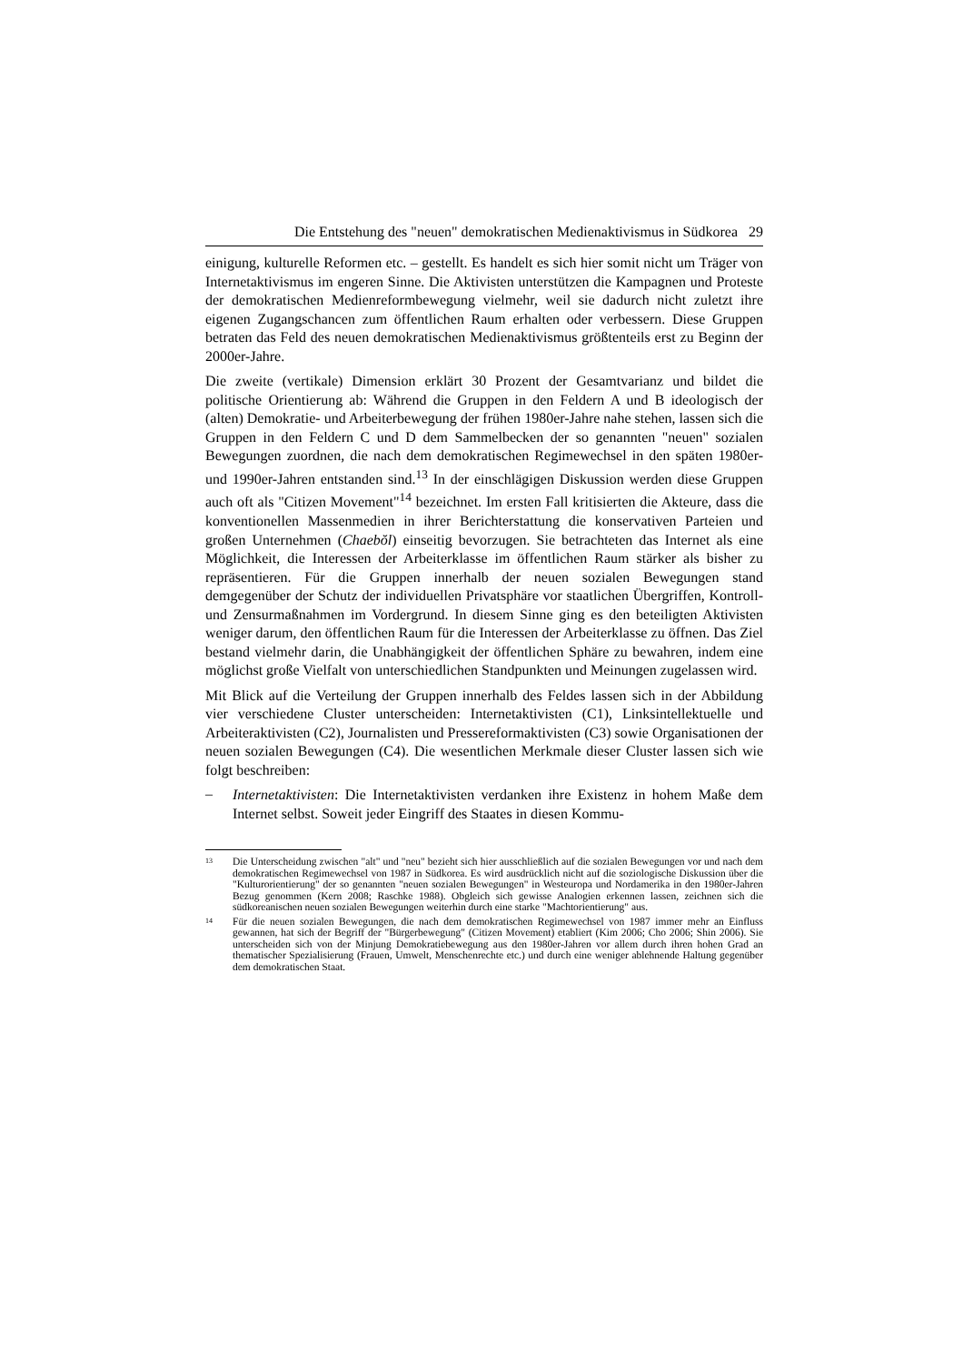Die Entstehung des "neuen" demokratischen Medienaktivismus in Südkorea 29
einigung, kulturelle Reformen etc. – gestellt. Es handelt es sich hier somit nicht um Träger von Internetaktivismus im engeren Sinne. Die Aktivisten unterstützen die Kampagnen und Proteste der demokratischen Medienreformbewegung vielmehr, weil sie dadurch nicht zuletzt ihre eigenen Zugangschancen zum öffentlichen Raum erhalten oder verbessern. Diese Gruppen betraten das Feld des neuen demokratischen Medienaktivismus größtenteils erst zu Beginn der 2000er-Jahre.
Die zweite (vertikale) Dimension erklärt 30 Prozent der Gesamtvarianz und bildet die politische Orientierung ab: Während die Gruppen in den Feldern A und B ideologisch der (alten) Demokratie- und Arbeiterbewegung der frühen 1980er-Jahre nahe stehen, lassen sich die Gruppen in den Feldern C und D dem Sammelbecken der so genannten "neuen" sozialen Bewegungen zuordnen, die nach dem demokratischen Regimewechsel in den späten 1980er- und 1990er-Jahren entstanden sind.<sup>13</sup> In der einschlägigen Diskussion werden diese Gruppen auch oft als "Citizen Movement"<sup>14</sup> bezeichnet. Im ersten Fall kritisierten die Akteure, dass die konventionellen Massenmedien in ihrer Berichterstattung die konservativen Parteien und großen Unternehmen (Chaebŏl) einseitig bevorzugen. Sie betrachteten das Internet als eine Möglichkeit, die Interessen der Arbeiterklasse im öffentlichen Raum stärker als bisher zu repräsentieren. Für die Gruppen innerhalb der neuen sozialen Bewegungen stand demgegenüber der Schutz der individuellen Privatsphäre vor staatlichen Übergriffen, Kontroll- und Zensurmaßnahmen im Vordergrund. In diesem Sinne ging es den beteiligten Aktivisten weniger darum, den öffentlichen Raum für die Interessen der Arbeiterklasse zu öffnen. Das Ziel bestand vielmehr darin, die Unabhängigkeit der öffentlichen Sphäre zu bewahren, indem eine möglichst große Vielfalt von unterschiedlichen Standpunkten und Meinungen zugelassen wird.
Mit Blick auf die Verteilung der Gruppen innerhalb des Feldes lassen sich in der Abbildung vier verschiedene Cluster unterscheiden: Internetaktivisten (C1), Linksintellektuelle und Arbeiteraktivisten (C2), Journalisten und Pressereformaktivisten (C3) sowie Organisationen der neuen sozialen Bewegungen (C4). Die wesentlichen Merkmale dieser Cluster lassen sich wie folgt beschreiben:
–
Internetaktivisten: Die Internetaktivisten verdanken ihre Existenz in hohem Maße dem Internet selbst. Soweit jeder Eingriff des Staates in diesen Kommu-
<sup>13</sup>
Die Unterscheidung zwischen "alt" und "neu" bezieht sich hier ausschließlich auf die sozialen Bewegungen vor und nach dem demokratischen Regimewechsel von 1987 in Südkorea. Es wird ausdrücklich nicht auf die soziologische Diskussion über die "Kulturorientierung" der so genannten "neuen sozialen Bewegungen" in Westeuropa und Nordamerika in den 1980er-Jahren Bezug genommen (Kern 2008; Raschke 1988). Obgleich sich gewisse Analogien erkennen lassen, zeichnen sich die südkoreanischen neuen sozialen Bewegungen weiterhin durch eine starke "Machtorientierung" aus.
<sup>14</sup>
Für die neuen sozialen Bewegungen, die nach dem demokratischen Regimewechsel von 1987 immer mehr an Einfluss gewannen, hat sich der Begriff der "Bürgerbewegung" (Citizen Movement) etabliert (Kim 2006; Cho 2006; Shin 2006). Sie unterscheiden sich von der Minjung Demokratiebewegung aus den 1980er-Jahren vor allem durch ihren hohen Grad an thematischer Spezialisierung (Frauen, Umwelt, Menschenrechte etc.) und durch eine weniger ablehnende Haltung gegenüber dem demokratischen Staat.